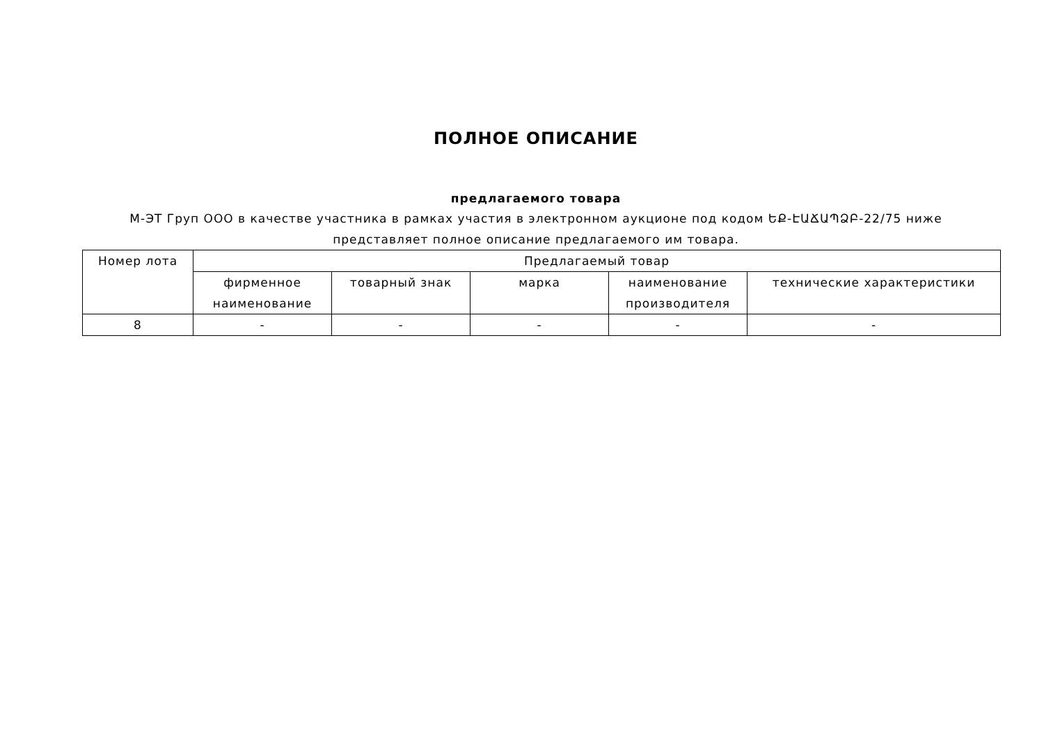ПОЛНОЕ ОПИСАНИЕ
предлагаемого товара
М-ЭТ Груп ООО в качестве участника в рамках участия в электронном аукционе под кодом ԵՔ-ԷԱՃԱՊՁԲ-22/75 ниже представляет полное описание предлагаемого им товара.
| Номер лота | Предлагаемый товар | | | | |
| --- | --- | --- | --- | --- | --- |
| | фирменное наименование | товарный знак | марка | наименование производителя | технические характеристики |
| 8 | - | - | - | - | - |